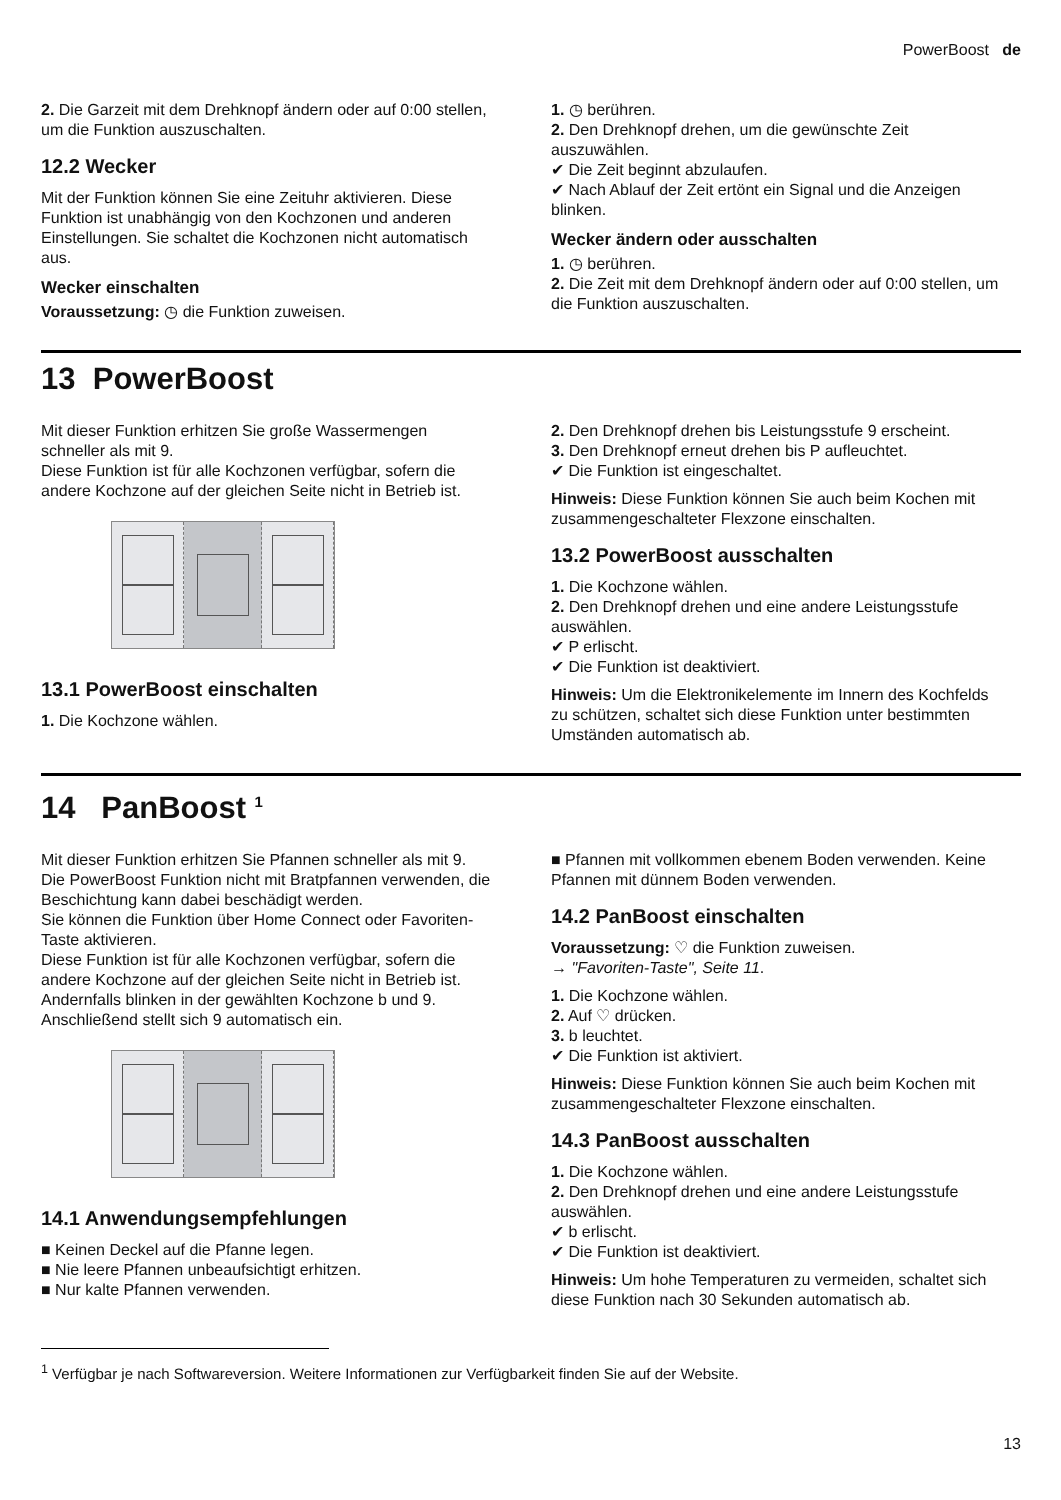PowerBoost de
2. Die Garzeit mit dem Drehknopf ändern oder auf 0:00 stellen, um die Funktion auszuschalten.
12.2 Wecker
Mit der Funktion können Sie eine Zeituhr aktivieren. Diese Funktion ist unabhängig von den Kochzonen und anderen Einstellungen. Sie schaltet die Kochzonen nicht automatisch aus.
Wecker einschalten
Voraussetzung: ◷ die Funktion zuweisen.
1. ◷ berühren.
2. Den Drehknopf drehen, um die gewünschte Zeit auszuwählen.
✔ Die Zeit beginnt abzulaufen.
✔ Nach Ablauf der Zeit ertönt ein Signal und die Anzeigen blinken.
Wecker ändern oder ausschalten
1. ◷ berühren.
2. Die Zeit mit dem Drehknopf ändern oder auf 0:00 stellen, um die Funktion auszuschalten.
13 PowerBoost
Mit dieser Funktion erhitzen Sie große Wassermengen schneller als mit 9.
Diese Funktion ist für alle Kochzonen verfügbar, sofern die andere Kochzone auf der gleichen Seite nicht in Betrieb ist.
13.1 PowerBoost einschalten
1. Die Kochzone wählen.
2. Den Drehknopf drehen bis Leistungsstufe 9 erscheint.
3. Den Drehknopf erneut drehen bis P aufleuchtet.
✔ Die Funktion ist eingeschaltet.
Hinweis: Diese Funktion können Sie auch beim Kochen mit zusammengeschalteter Flexzone einschalten.
13.2 PowerBoost ausschalten
1. Die Kochzone wählen.
2. Den Drehknopf drehen und eine andere Leistungsstufe auswählen.
✔ P erlischt.
✔ Die Funktion ist deaktiviert.
Hinweis: Um die Elektronikelemente im Innern des Kochfelds zu schützen, schaltet sich diese Funktion unter bestimmten Umständen automatisch ab.
14 PanBoost <sup>1</sup>
Mit dieser Funktion erhitzen Sie Pfannen schneller als mit 9. Die PowerBoost Funktion nicht mit Bratpfannen verwenden, die Beschichtung kann dabei beschädigt werden.
Sie können die Funktion über Home Connect oder Favoriten-Taste aktivieren.
Diese Funktion ist für alle Kochzonen verfügbar, sofern die andere Kochzone auf der gleichen Seite nicht in Betrieb ist. Andernfalls blinken in der gewählten Kochzone b und 9. Anschließend stellt sich 9 automatisch ein.
14.1 Anwendungsempfehlungen
■ Keinen Deckel auf die Pfanne legen.
■ Nie leere Pfannen unbeaufsichtigt erhitzen.
■ Nur kalte Pfannen verwenden.
■ Pfannen mit vollkommen ebenem Boden verwenden. Keine Pfannen mit dünnem Boden verwenden.
14.2 PanBoost einschalten
Voraussetzung: ♡ die Funktion zuweisen.
→ "Favoriten-Taste", Seite 11.
1. Die Kochzone wählen.
2. Auf ♡ drücken.
3. b leuchtet.
✔ Die Funktion ist aktiviert.
Hinweis: Diese Funktion können Sie auch beim Kochen mit zusammengeschalteter Flexzone einschalten.
14.3 PanBoost ausschalten
1. Die Kochzone wählen.
2. Den Drehknopf drehen und eine andere Leistungsstufe auswählen.
✔ b erlischt.
✔ Die Funktion ist deaktiviert.
Hinweis: Um hohe Temperaturen zu vermeiden, schaltet sich diese Funktion nach 30 Sekunden automatisch ab.
<sup>1</sup> Verfügbar je nach Softwareversion. Weitere Informationen zur Verfügbarkeit finden Sie auf der Website.
13